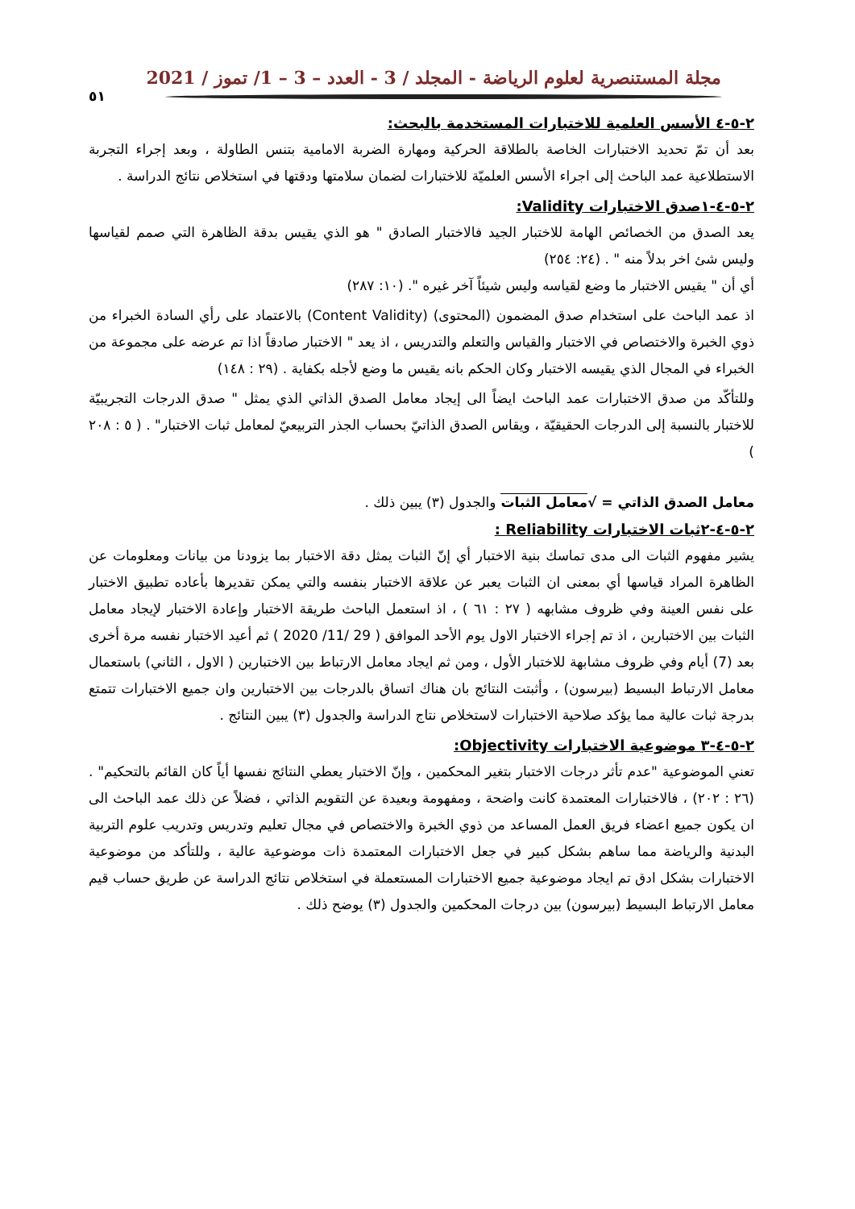مجلة المستنصرية لعلوم الرياضة - المجلد / 3 - العدد – 3 – 1/ تموز / 2021
٥١
٢-٥-٤ الأسس العلمية للاختبارات المستخدمة بالبحث:
بعد أن تمّ تحديد الاختبارات الخاصة بالطلاقة الحركية ومهارة الضربة الامامية بتنس الطاولة ، وبعد إجراء التجربة الاستطلاعية عمد الباحث إلى اجراء الأسس العلميّة للاختبارات لضمان سلامتها ودقتها في استخلاص نتائج الدراسة .
٢-٥-٤-١صدق الاختبارات Validity:
يعد الصدق من الخصائص الهامة للاختبار الجيد فالاختبار الصادق " هو الذي يقيس بدقة الظاهرة التي صمم لقياسها وليس شئ اخر بدلاً منه " . (٢٤: ٢٥٤)
أي أن " يقيس الاختبار ما وضع لقياسه وليس شيئاً آخر غيره ". (١٠: ٢٨٧)
اذ عمد الباحث على استخدام صدق المضمون (المحتوى) (Content Validity) بالاعتماد على رأي السادة الخبراء من ذوي الخبرة والاختصاص في الاختبار والقياس والتعلم والتدريس ، اذ يعد " الاختبار صادقاً اذا تم عرضه على مجموعة من الخبراء في المجال الذي يقيسه الاختبار وكان الحكم بانه يقيس ما وضع لأجله بكفاية . (٢٩ : ١٤٨)
وللتأكّد من صدق الاختبارات عمد الباحث ايضاً الى إيجاد معامل الصدق الذاتي الذي يمثل " صدق الدرجات التجريبيّة للاختبار بالنسبة إلى الدرجات الحقيقيّة ، ويقاس الصدق الذاتيّ بحساب الجذر التربيعيّ لمعامل ثبات الاختبار" . ( ٥ : ٢٠٨ )
معامل الصدق الذاتي = √معامل الثبات والجدول (٣) يبين ذلك .
٢-٥-٤-٢ثبات الاختبارات Reliability :
يشير مفهوم الثبات الى مدى تماسك بنية الاختبار أي إنّ الثبات يمثل دقة الاختبار بما يزودنا من بيانات ومعلومات عن الظاهرة المراد قياسها أي بمعنى ان الثبات يعبر عن علاقة الاختبار بنفسه والتي يمكن تقديرها بأعاده تطبيق الاختبار على نفس العينة وفي ظروف مشابهه ( ٢٧ : ٦١ ) ، اذ استعمل الباحث طريقة الاختبار وإعادة الاختبار لإيجاد معامل الثبات بين الاختبارين ، اذ تم إجراء الاختبار الاول يوم الأحد الموافق ( 29 /11/ 2020 ) ثم أعيد الاختبار نفسه مرة أخرى بعد (7) أيام وفي ظروف مشابهة للاختبار الأول ، ومن ثم ايجاد معامل الارتباط بين الاختبارين ( الاول ، الثاني) باستعمال معامل الارتباط البسيط (بيرسون) ، وأثبتت النتائج بان هناك اتساق بالدرجات بين الاختبارين وان جميع الاختبارات تتمتع بدرجة ثبات عالية مما يؤكد صلاحية الاختبارات لاستخلاص نتاج الدراسة والجدول (٣) يبين النتائج .
٢-٥-٤-٣ موضوعية الاختبارات Objectivity:
تعني الموضوعية "عدم تأثر درجات الاختبار بتغير المحكمين ، وإنّ الاختبار يعطي النتائج نفسها أياً كان القائم بالتحكيم" . (٢٦ : ٢٠٢) ، فالاختبارات المعتمدة كانت واضحة ، ومفهومة وبعيدة عن التقويم الذاتي ، فضلاً عن ذلك عمد الباحث الى ان يكون جميع اعضاء فريق العمل المساعد من ذوي الخبرة والاختصاص في مجال تعليم وتدريس وتدريب علوم التربية البدنية والرياضة مما ساهم بشكل كبير في جعل الاختبارات المعتمدة ذات موضوعية عالية ، وللتأكد من موضوعية الاختبارات بشكل ادق تم ايجاد موضوعية جميع الاختبارات المستعملة في استخلاص نتائج الدراسة عن طريق حساب قيم معامل الارتباط البسيط (بيرسون) بين درجات المحكمين والجدول (٣) يوضح ذلك .